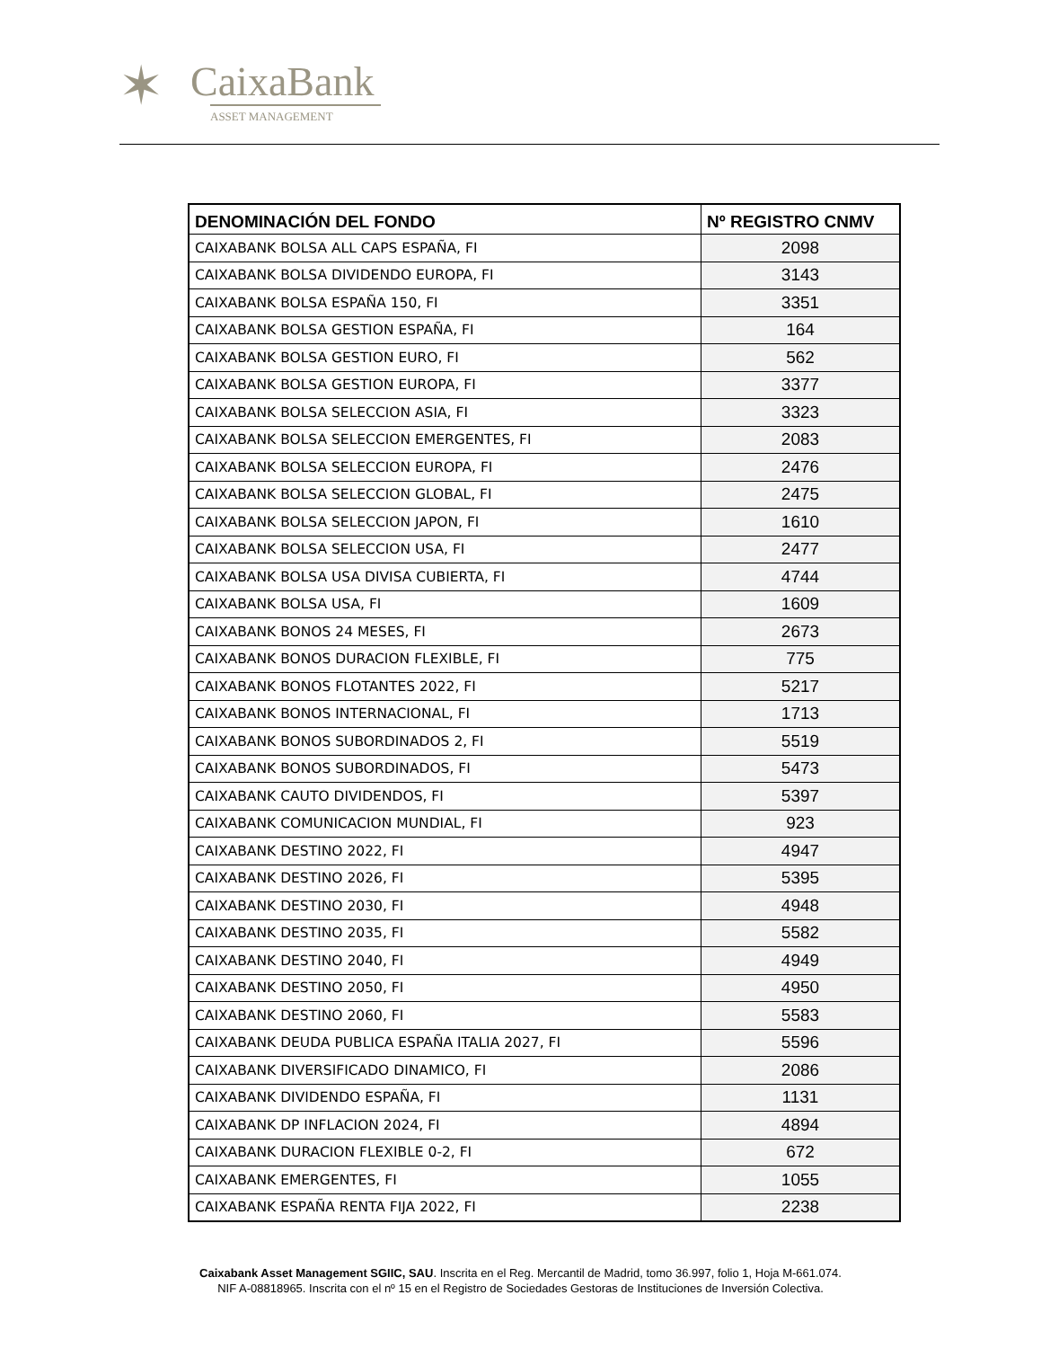✶
CaixaBank
ASSET MANAGEMENT
| DENOMINACIÓN DEL FONDO | Nº REGISTRO CNMV |
| --- | --- |
| CAIXABANK BOLSA ALL CAPS ESPAÑA, FI | 2098 |
| CAIXABANK BOLSA DIVIDENDO EUROPA, FI | 3143 |
| CAIXABANK BOLSA ESPAÑA 150, FI | 3351 |
| CAIXABANK BOLSA GESTION ESPAÑA, FI | 164 |
| CAIXABANK BOLSA GESTION EURO, FI | 562 |
| CAIXABANK BOLSA GESTION EUROPA, FI | 3377 |
| CAIXABANK BOLSA SELECCION ASIA, FI | 3323 |
| CAIXABANK BOLSA SELECCION EMERGENTES, FI | 2083 |
| CAIXABANK BOLSA SELECCION EUROPA, FI | 2476 |
| CAIXABANK BOLSA SELECCION GLOBAL, FI | 2475 |
| CAIXABANK BOLSA SELECCION JAPON, FI | 1610 |
| CAIXABANK BOLSA SELECCION USA, FI | 2477 |
| CAIXABANK BOLSA USA DIVISA CUBIERTA, FI | 4744 |
| CAIXABANK BOLSA USA, FI | 1609 |
| CAIXABANK BONOS 24 MESES, FI | 2673 |
| CAIXABANK BONOS DURACION FLEXIBLE, FI | 775 |
| CAIXABANK BONOS FLOTANTES 2022, FI | 5217 |
| CAIXABANK BONOS INTERNACIONAL, FI | 1713 |
| CAIXABANK BONOS SUBORDINADOS 2, FI | 5519 |
| CAIXABANK BONOS SUBORDINADOS, FI | 5473 |
| CAIXABANK CAUTO DIVIDENDOS, FI | 5397 |
| CAIXABANK COMUNICACION MUNDIAL, FI | 923 |
| CAIXABANK DESTINO 2022, FI | 4947 |
| CAIXABANK DESTINO 2026, FI | 5395 |
| CAIXABANK DESTINO 2030, FI | 4948 |
| CAIXABANK DESTINO 2035, FI | 5582 |
| CAIXABANK DESTINO 2040, FI | 4949 |
| CAIXABANK DESTINO 2050, FI | 4950 |
| CAIXABANK DESTINO 2060, FI | 5583 |
| CAIXABANK DEUDA PUBLICA ESPAÑA ITALIA 2027, FI | 5596 |
| CAIXABANK DIVERSIFICADO DINAMICO, FI | 2086 |
| CAIXABANK DIVIDENDO ESPAÑA, FI | 1131 |
| CAIXABANK DP INFLACION 2024, FI | 4894 |
| CAIXABANK DURACION FLEXIBLE 0-2, FI | 672 |
| CAIXABANK EMERGENTES, FI | 1055 |
| CAIXABANK ESPAÑA RENTA FIJA 2022, FI | 2238 |
Caixabank Asset Management SGIIC, SAU. Inscrita en el Reg. Mercantil de Madrid, tomo 36.997, folio 1, Hoja M-661.074.
NIF A-08818965. Inscrita con el nº 15 en el Registro de Sociedades Gestoras de Instituciones de Inversión Colectiva.